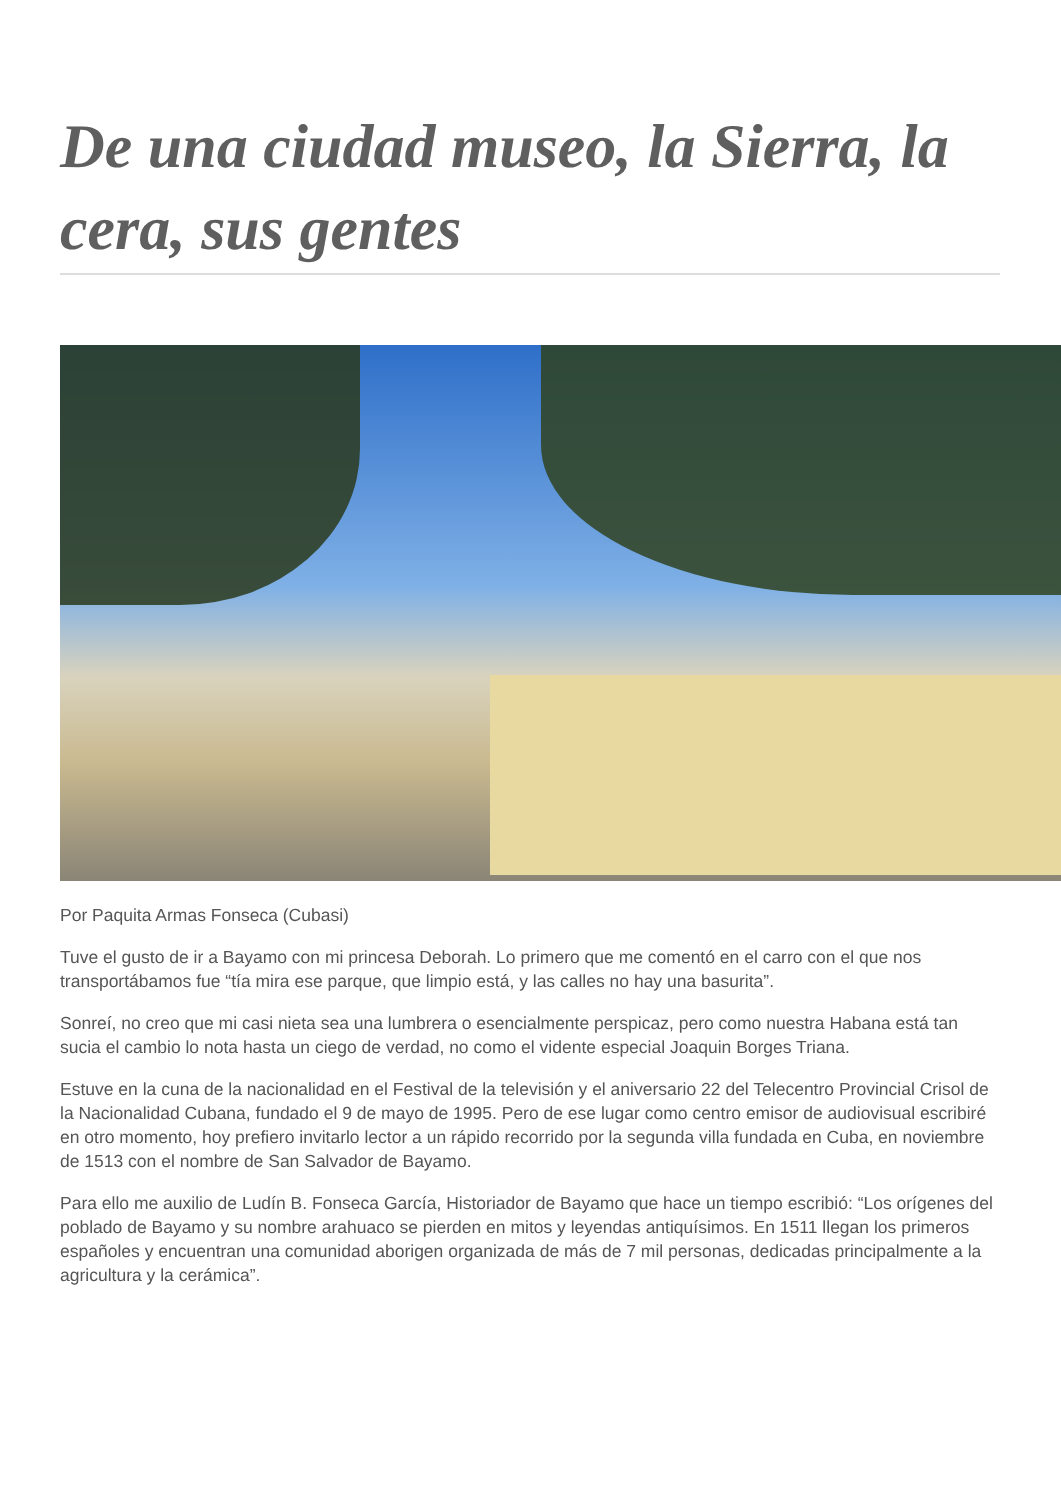De una ciudad museo, la Sierra, la cera, sus gentes
Por Paquita Armas Fonseca (Cubasi)
Tuve el gusto de ir a Bayamo con mi princesa Deborah. Lo primero que me comentó en el carro con el que nos transportábamos fue “tía mira ese parque, que limpio está, y las calles no hay una basurita”.
Sonreí, no creo que mi casi nieta sea una lumbrera o esencialmente perspicaz, pero como nuestra Habana está tan sucia el cambio lo nota hasta un ciego de verdad, no como el vidente especial Joaquin Borges Triana.
Estuve en la cuna de la nacionalidad en el Festival de la televisión y el aniversario 22 del Telecentro Provincial Crisol de la Nacionalidad Cubana, fundado el 9 de mayo de 1995. Pero de ese lugar como centro emisor de audiovisual escribiré en otro momento, hoy prefiero invitarlo lector a un rápido recorrido por la segunda villa fundada en Cuba, en noviembre de 1513 con el nombre de San Salvador de Bayamo.
Para ello me auxilio de Ludín B. Fonseca García, Historiador de Bayamo que hace un tiempo escribió: “Los orígenes del poblado de Bayamo y su nombre arahuaco se pierden en mitos y leyendas antiquísimos. En 1511 llegan los primeros españoles y encuentran una comunidad aborigen organizada de más de 7 mil personas, dedicadas principalmente a la agricultura y la cerámica”.